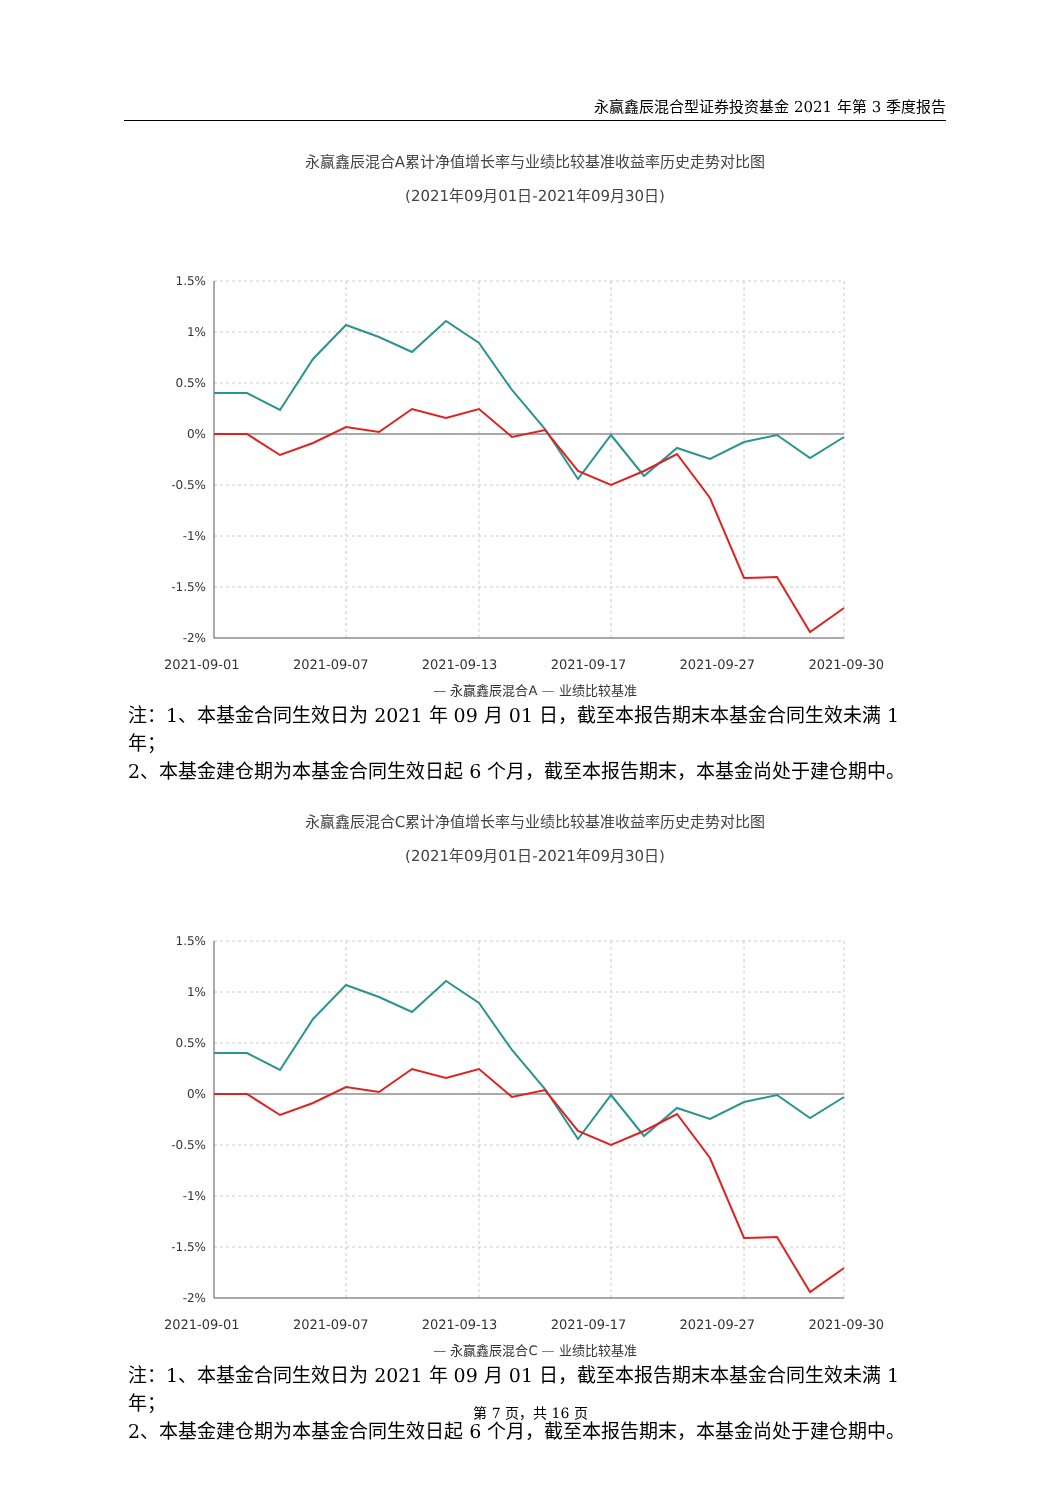永赢鑫辰混合型证券投资基金 2021 年第 3 季度报告
永赢鑫辰混合A累计净值增长率与业绩比较基准收益率历史走势对比图
(2021年09月01日-2021年09月30日)
1.5%
1%
0.5%
0%
-0.5%
-1%
-1.5%
-2%
2021-09-01 2021-09-07 2021-09-13 2021-09-17 2021-09-27 2021-09-30
— 永赢鑫辰混合A — 业绩比较基准
注：1、本基金合同生效日为 2021 年 09 月 01 日，截至本报告期末本基金合同生效未满 1 年；
2、本基金建仓期为本基金合同生效日起 6 个月，截至本报告期末，本基金尚处于建仓期中。
永赢鑫辰混合C累计净值增长率与业绩比较基准收益率历史走势对比图
(2021年09月01日-2021年09月30日)
1.5%
1%
0.5%
0%
-0.5%
-1%
-1.5%
-2%
2021-09-01 2021-09-07 2021-09-13 2021-09-17 2021-09-27 2021-09-30
— 永赢鑫辰混合C — 业绩比较基准
注：1、本基金合同生效日为 2021 年 09 月 01 日，截至本报告期末本基金合同生效未满 1 年；
2、本基金建仓期为本基金合同生效日起 6 个月，截至本报告期末，本基金尚处于建仓期中。
第 7 页，共 16 页